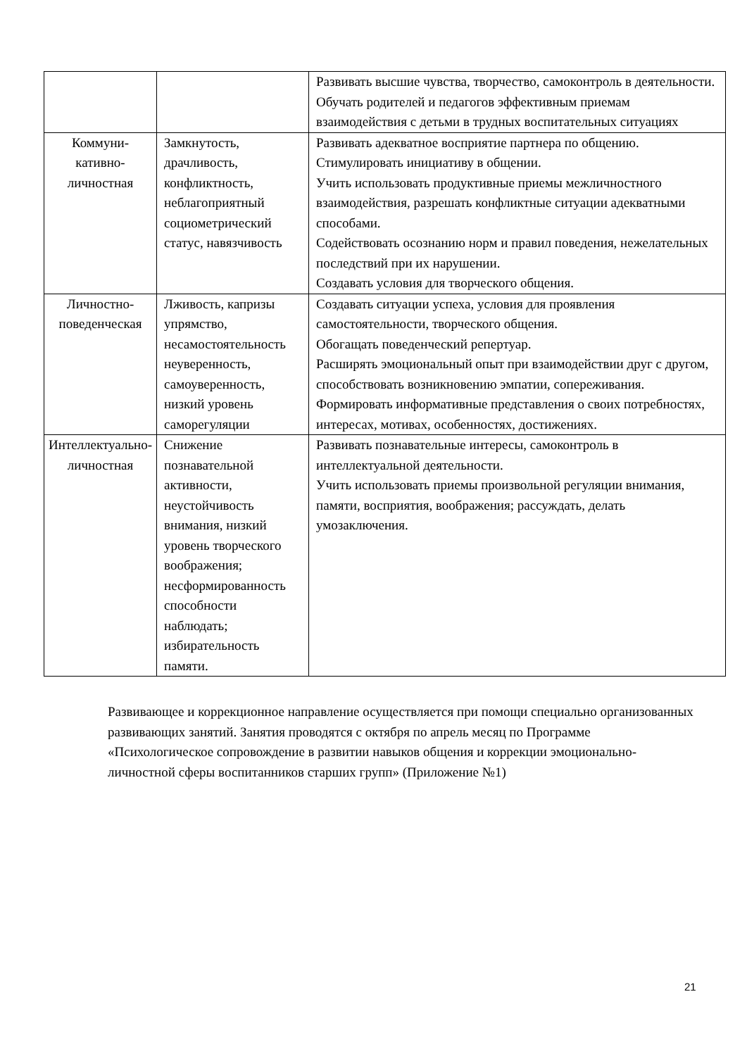| | | Развивать высшие чувства, творчество, самоконтроль в деятельности. Обучать родителей и педагогов эффективным приемам взаимодействия с детьми в трудных воспитательных ситуациях |
| Коммуни-кативно-личностная | Замкнутость, драчливость, конфликтность, неблагоприятный социометрический статус, навязчивость | Развивать адекватное восприятие партнера по общению. Стимулировать инициативу в общении. Учить использовать продуктивные приемы межличностного взаимодействия, разрешать конфликтные ситуации адекватными способами. Содействовать осознанию норм и правил поведения, нежелательных последствий при их нарушении. Создавать условия для творческого общения. |
| Личностно-поведенческая | Лживость, капризы упрямство, несамостоятельность неуверенность, самоуверенность, низкий уровень саморегуляции | Создавать ситуации успеха, условия для проявления самостоятельности, творческого общения. Обогащать поведенческий репертуар. Расширять эмоциональный опыт при взаимодействии друг с другом, способствовать возникновению эмпатии, сопереживания. Формировать информативные представления о своих потребностях, интересах, мотивах, особенностях, достижениях. |
| Интеллектуально-личностная | Снижение познавательной активности, неустойчивость внимания, низкий уровень творческого воображения; несформированность способности наблюдать; избирательность памяти. | Развивать познавательные интересы, самоконтроль в интеллектуальной деятельности. Учить использовать приемы произвольной регуляции внимания, памяти, восприятия, воображения; рассуждать, делать умозаключения. |
Развивающее и коррекционное направление осуществляется при помощи специально организованных развивающих занятий. Занятия проводятся с октября по апрель месяц по Программе «Психологическое сопровождение в развитии навыков общения и коррекции эмоционально-личностной сферы воспитанников старших групп» (Приложение №1)
21